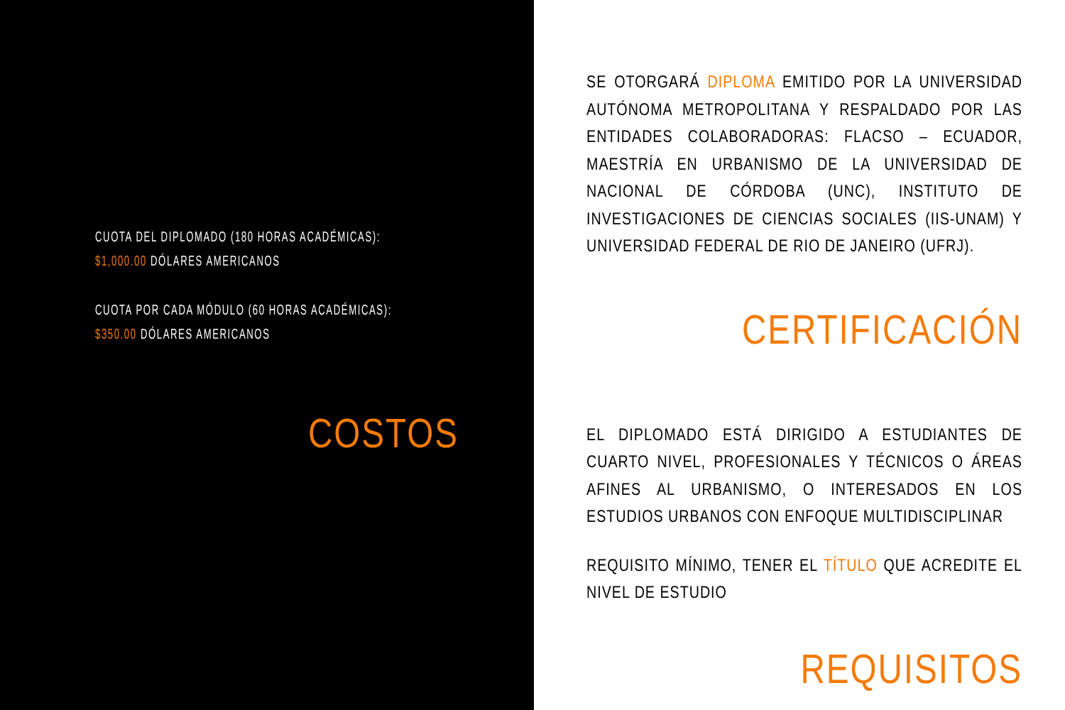CUOTA DEL DIPLOMADO (180 HORAS ACADÉMICAS):
$1,000.00 DÓLARES AMERICANOS
CUOTA POR CADA MÓDULO (60 HORAS ACADÉMICAS):
$350.00 DÓLARES AMERICANOS
COSTOS
SE OTORGARÁ DIPLOMA EMITIDO POR LA UNIVERSIDAD AUTÓNOMA METROPOLITANA Y RESPALDADO POR LAS ENTIDADES COLABORADORAS: FLACSO – ECUADOR, MAESTRÍA EN URBANISMO DE LA UNIVERSIDAD DE NACIONAL DE CÓRDOBA (UNC), INSTITUTO DE INVESTIGACIONES DE CIENCIAS SOCIALES (IIS-UNAM) Y UNIVERSIDAD FEDERAL DE RIO DE JANEIRO (UFRJ).
CERTIFICACIÓN
EL DIPLOMADO ESTÁ DIRIGIDO A ESTUDIANTES DE CUARTO NIVEL, PROFESIONALES Y TÉCNICOS O ÁREAS AFINES AL URBANISMO, O INTERESADOS EN LOS ESTUDIOS URBANOS CON ENFOQUE MULTIDISCIPLINAR
REQUISITO MÍNIMO, TENER EL TÍTULO QUE ACREDITE EL NIVEL DE ESTUDIO
REQUISITOS